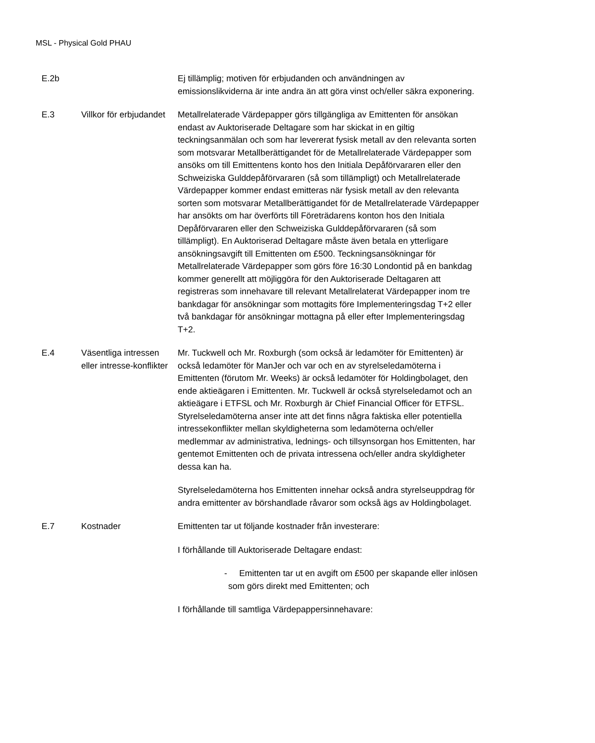MSL - Physical Gold PHAU
| E.2b | | Ej tillämplig; motiven för erbjudanden och användningen av emissionslikviderna är inte andra än att göra vinst och/eller säkra exponering. |
| E.3 | Villkor för erbjudandet | Metallrelaterade Värdepapper görs tillgängliga av Emittenten för ansökan endast av Auktoriserade Deltagare som har skickat in en giltig teckningsanmälan och som har levererat fysisk metall av den relevanta sorten som motsvarar Metallberättigandet för de Metallrelaterade Värdepapper som ansöks om till Emittentens konto hos den Initiala Depåförvararen eller den Schweiziska Gulddepåförvararen (så som tillämpligt) och Metallrelaterade Värdepapper kommer endast emitteras när fysisk metall av den relevanta sorten som motsvarar Metallberättigandet för de Metallrelaterade Värdepapper har ansökts om har överförts till Företrädarens konton hos den Initiala Depåförvararen eller den Schweiziska Gulddepåförvararen (så som tillämpligt). En Auktoriserad Deltagare måste även betala en ytterligare ansökningsavgift till Emittenten om £500. Teckningsansökningar för Metallrelaterade Värdepapper som görs före 16:30 Londontid på en bankdag kommer generellt att möjliggöra för den Auktoriserade Deltagaren att registreras som innehavare till relevant Metallrelaterat Värdepapper inom tre bankdagar för ansökningar som mottagits före Implementeringsdag T+2 eller två bankdagar för ansökningar mottagna på eller efter Implementeringsdag T+2. |
| E.4 | Väsentliga intressen eller intresse-konflikter | Mr. Tuckwell och Mr. Roxburgh (som också är ledamöter för Emittenten) är också ledamöter för ManJer och var och en av styrelseledamöterna i Emittenten (förutom Mr. Weeks) är också ledamöter för Holdingbolaget, den ende aktieägaren i Emittenten. Mr. Tuckwell är också styrelseledamot och an aktieägare i ETFSL och Mr. Roxburgh är Chief Financial Officer för ETFSL. Styrelseledamöterna anser inte att det finns några faktiska eller potentiella intressekonflikter mellan skyldigheterna som ledamöterna och/eller medlemmar av administrativa, lednings- och tillsynsorgan hos Emittenten, har gentemot Emittenten och de privata intressena och/eller andra skyldigheter dessa kan ha. Styrelseledamöterna hos Emittenten innehar också andra styrelseuppdrag för andra emittenter av börshandlade råvaror som också ägs av Holdingbolaget. |
| E.7 | Kostnader | Emittenten tar ut följande kostnader från investerare: I förhållande till Auktoriserade Deltagare endast: - Emittenten tar ut en avgift om £500 per skapande eller inlösen som görs direkt med Emittenten; och I förhållande till samtliga Värdepappersinnehavare: |